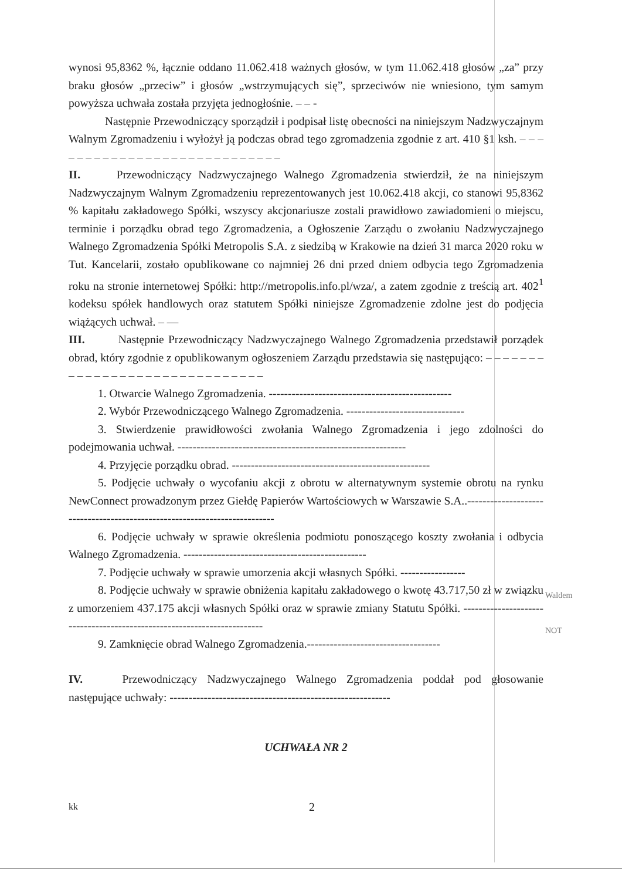wynosi 95,8362 %, łącznie oddano 11.062.418 ważnych głosów, w tym 11.062.418 głosów „za” przy braku głosów „przeciw” i głosów „wstrzymujących się”, sprzeciwów nie wniesiono, tym samym powyższa uchwała została przyjęta jednogłośnie. – – -
Następnie Przewodniczący sporządził i podpisał listę obecności na niniejszym Nadzwyczajnym Walnym Zgromadzeniu i wyłożył ją podczas obrad tego zgromadzenia zgodnie z art. 410 §1 ksh. – – – – – – – – – – – – – – – – – – – – – – – – – – – –
II. Przewodniczący Nadzwyczajnego Walnego Zgromadzenia stwierdził, że na niniejszym Nadzwyczajnym Walnym Zgromadzeniu reprezentowanych jest 10.062.418 akcji, co stanowi 95,8362 % kapitału zakładowego Spółki, wszyscy akcjonariusze zostali prawidłowo zawiadomieni o miejscu, terminie i porządku obrad tego Zgromadzenia, a Ogłoszenie Zarządu o zwołaniu Nadzwyczajnego Walnego Zgromadzenia Spółki Metropolis S.A. z siedzibą w Krakowie na dzień 31 marca 2020 roku w Tut. Kancelarii, zostało opublikowane co najmniej 26 dni przed dniem odbycia tego Zgromadzenia roku na stronie internetowej Spółki: http://metropolis.info.pl/wza/, a zatem zgodnie z treścią art. 402<sup>1</sup> kodeksu spółek handlowych oraz statutem Spółki niniejsze Zgromadzenie zdolne jest do podjęcia wiążących uchwał. – —
III. Następnie Przewodniczący Nadzwyczajnego Walnego Zgromadzenia przedstawił porządek obrad, który zgodnie z opublikowanym ogłoszeniem Zarządu przedstawia się następująco: – – – – – – – – – – – – – – – – – – – – – – – – – – – – – –
1. Otwarcie Walnego Zgromadzenia. ------------------------------------------------
2. Wybór Przewodniczącego Walnego Zgromadzenia. -------------------------------
3. Stwierdzenie prawidłowości zwołania Walnego Zgromadzenia i jego zdolności do podejmowania uchwał. ------------------------------------------------------------
4. Przyjęcie porządku obrad. ----------------------------------------------------
5. Podjęcie uchwały o wycofaniu akcji z obrotu w alternatywnym systemie obrotu na rynku NewConnect prowadzonym przez Giełdę Papierów Wartościowych w Warszawie S.A..--------------------------------------------------------------------------
6. Podjęcie uchwały w sprawie określenia podmiotu ponoszącego koszty zwołania i odbycia Walnego Zgromadzenia. ------------------------------------------------
7. Podjęcie uchwały w sprawie umorzenia akcji własnych Spółki. -----------------
8. Podjęcie uchwały w sprawie obniżenia kapitału zakładowego o kwotę 43.717,50 zł w związku z umorzeniem 437.175 akcji własnych Spółki oraz w sprawie zmiany Statutu Spółki. ------------------------------------------------------------------------
9. Zamknięcie obrad Walnego Zgromadzenia.-----------------------------------
IV. Przewodniczący Nadzwyczajnego Walnego Zgromadzenia poddał pod głosowanie następujące uchwały: ----------------------------------------------------------
UCHWAŁA NR 2
kk 2
Waldem
NOT